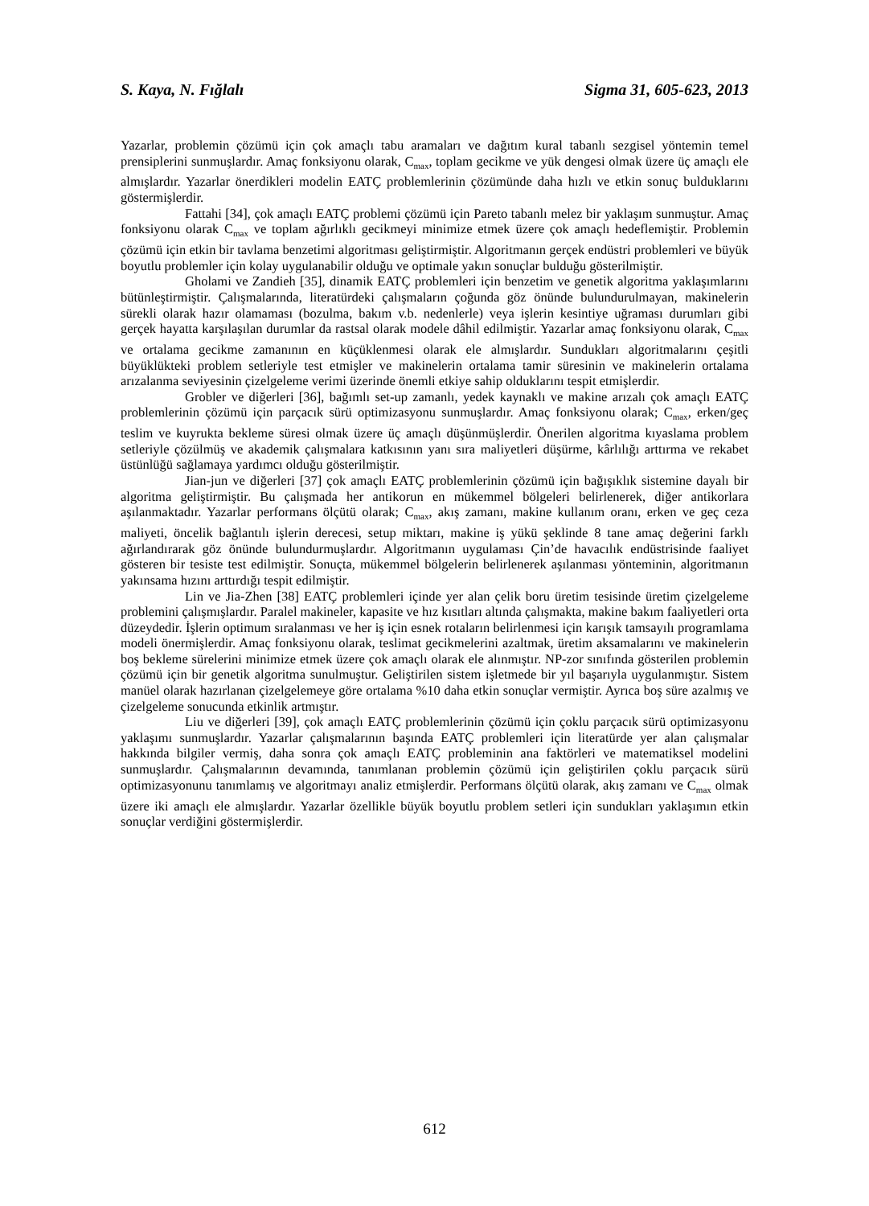S. Kaya, N. Fığlalı Sigma 31, 605-623, 2013
Yazarlar, problemin çözümü için çok amaçlı tabu aramaları ve dağıtım kural tabanlı sezgisel yöntemin temel prensiplerini sunmuşlardır. Amaç fonksiyonu olarak, C<sub>max</sub>, toplam gecikme ve yük dengesi olmak üzere üç amaçlı ele almışlardır. Yazarlar önerdikleri modelin EATÇ problemlerinin çözümünde daha hızlı ve etkin sonuç bulduklarını göstermişlerdir.
Fattahi [34], çok amaçlı EATÇ problemi çözümü için Pareto tabanlı melez bir yaklaşım sunmuştur. Amaç fonksiyonu olarak C<sub>max</sub> ve toplam ağırlıklı gecikmeyi minimize etmek üzere çok amaçlı hedeflemiştir. Problemin çözümü için etkin bir tavlama benzetimi algoritması geliştirmiştir. Algoritmanın gerçek endüstri problemleri ve büyük boyutlu problemler için kolay uygulanabilir olduğu ve optimale yakın sonuçlar bulduğu gösterilmiştir.
Gholami ve Zandieh [35], dinamik EATÇ problemleri için benzetim ve genetik algoritma yaklaşımlarını bütünleştirmiştir. Çalışmalarında, literatürdeki çalışmaların çoğunda göz önünde bulundurulmayan, makinelerin sürekli olarak hazır olamaması (bozulma, bakım v.b. nedenlerle) veya işlerin kesintiye uğraması durumları gibi gerçek hayatta karşılaşılan durumlar da rastsal olarak modele dâhil edilmiştir. Yazarlar amaç fonksiyonu olarak, C<sub>max</sub> ve ortalama gecikme zamanının en küçüklenmesi olarak ele almışlardır. Sundukları algoritmalarını çeşitli büyüklükteki problem setleriyle test etmişler ve makinelerin ortalama tamir süresinin ve makinelerin ortalama arızalanma seviyesinin çizelgeleme verimi üzerinde önemli etkiye sahip olduklarını tespit etmişlerdir.
Grobler ve diğerleri [36], bağımlı set-up zamanlı, yedek kaynaklı ve makine arızalı çok amaçlı EATÇ problemlerinin çözümü için parçacık sürü optimizasyonu sunmuşlardır. Amaç fonksiyonu olarak; C<sub>max</sub>, erken/geç teslim ve kuyrukta bekleme süresi olmak üzere üç amaçlı düşünmüşlerdir. Önerilen algoritma kıyaslama problem setleriyle çözülmüş ve akademik çalışmalara katkısının yanı sıra maliyetleri düşürme, kârlılığı arttırma ve rekabet üstünlüğü sağlamaya yardımcı olduğu gösterilmiştir.
Jian-jun ve diğerleri [37] çok amaçlı EATÇ problemlerinin çözümü için bağışıklık sistemine dayalı bir algoritma geliştirmiştir. Bu çalışmada her antikorun en mükemmel bölgeleri belirlenerek, diğer antikorlara aşılanmaktadır. Yazarlar performans ölçütü olarak; C<sub>max</sub>, akış zamanı, makine kullanım oranı, erken ve geç ceza maliyeti, öncelik bağlantılı işlerin derecesi, setup miktarı, makine iş yükü şeklinde 8 tane amaç değerini farklı ağırlandırarak göz önünde bulundurmuşlardır. Algoritmanın uygulaması Çin’de havacılık endüstrisinde faaliyet gösteren bir tesiste test edilmiştir. Sonuçta, mükemmel bölgelerin belirlenerek aşılanması yönteminin, algoritmanın yakınsama hızını arttırdığı tespit edilmiştir.
Lin ve Jia-Zhen [38] EATÇ problemleri içinde yer alan çelik boru üretim tesisinde üretim çizelgeleme problemini çalışmışlardır. Paralel makineler, kapasite ve hız kısıtları altında çalışmakta, makine bakım faaliyetleri orta düzeydedir. İşlerin optimum sıralanması ve her iş için esnek rotaların belirlenmesi için karışık tamsayılı programlama modeli önermişlerdir. Amaç fonksiyonu olarak, teslimat gecikmelerini azaltmak, üretim aksamalarını ve makinelerin boş bekleme sürelerini minimize etmek üzere çok amaçlı olarak ele alınmıştır. NP-zor sınıfında gösterilen problemin çözümü için bir genetik algoritma sunulmuştur. Geliştirilen sistem işletmede bir yıl başarıyla uygulanmıştır. Sistem manüel olarak hazırlanan çizelgelemeye göre ortalama %10 daha etkin sonuçlar vermiştir. Ayrıca boş süre azalmış ve çizelgeleme sonucunda etkinlik artmıştır.
Liu ve diğerleri [39], çok amaçlı EATÇ problemlerinin çözümü için çoklu parçacık sürü optimizasyonu yaklaşımı sunmuşlardır. Yazarlar çalışmalarının başında EATÇ problemleri için literatürde yer alan çalışmalar hakkında bilgiler vermiş, daha sonra çok amaçlı EATÇ probleminin ana faktörleri ve matematiksel modelini sunmuşlardır. Çalışmalarının devamında, tanımlanan problemin çözümü için geliştirilen çoklu parçacık sürü optimizasyonunu tanımlamış ve algoritmayı analiz etmişlerdir. Performans ölçütü olarak, akış zamanı ve C<sub>max</sub> olmak üzere iki amaçlı ele almışlardır. Yazarlar özellikle büyük boyutlu problem setleri için sundukları yaklaşımın etkin sonuçlar verdiğini göstermişlerdir.
612